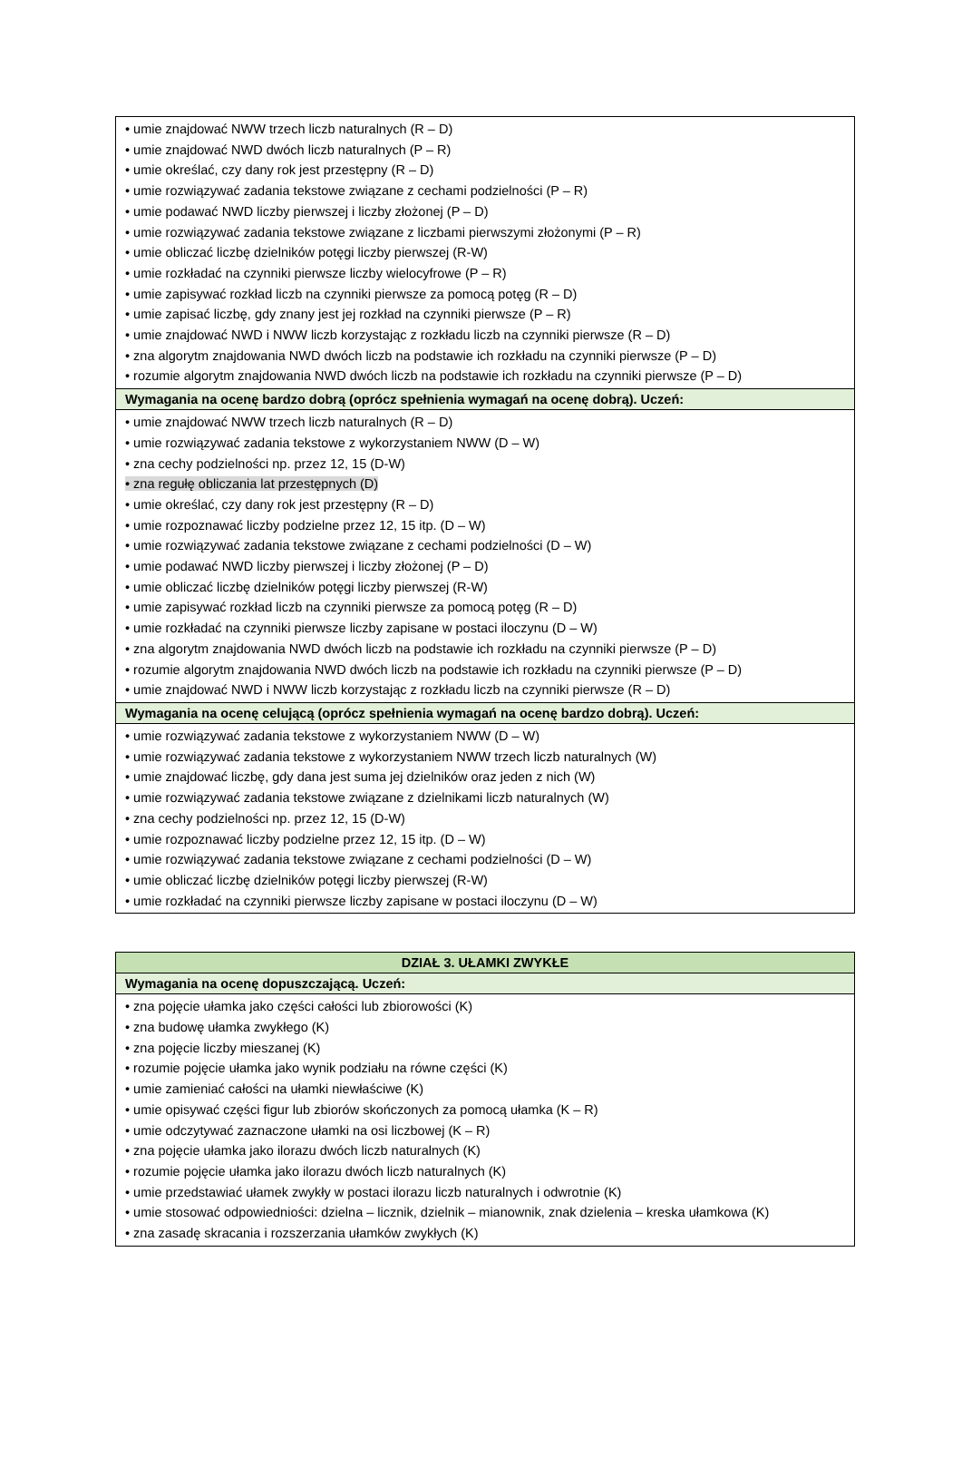| • umie znajdować NWW trzech liczb naturalnych (R – D) • umie znajdować NWD dwóch liczb naturalnych (P – R) • umie określać, czy dany rok jest przestępny (R – D) • umie rozwiązywać zadania tekstowe związane z cechami podzielności (P – R) • umie podawać NWD liczby pierwszej i liczby złożonej (P – D) • umie rozwiązywać zadania tekstowe związane z liczbami pierwszymi złożonymi (P – R) • umie obliczać liczbę dzielników potęgi liczby pierwszej (R-W) • umie rozkładać na czynniki pierwsze liczby wielocyfrowe (P – R) • umie zapisywać rozkład liczb na czynniki pierwsze za pomocą potęg (R – D) • umie zapisać liczbę, gdy znany jest jej rozkład na czynniki pierwsze (P – R) • umie znajdować NWD i NWW liczb korzystając z rozkładu liczb na czynniki pierwsze (R – D) • zna algorytm znajdowania NWD dwóch liczb na podstawie ich rozkładu na czynniki pierwsze (P – D) • rozumie algorytm znajdowania NWD dwóch liczb na podstawie ich rozkładu na czynniki pierwsze (P – D) |
| Wymagania na ocenę bardzo dobrą (oprócz spełnienia wymagań na ocenę dobrą). Uczeń: |
| • umie znajdować NWW trzech liczb naturalnych (R – D) • umie rozwiązywać zadania tekstowe z wykorzystaniem NWW (D – W) • zna cechy podzielności np. przez 12, 15 (D-W) • zna regułę obliczania lat przestępnych (D) • umie określać, czy dany rok jest przestępny (R – D) • umie rozpoznawać liczby podzielne przez 12, 15 itp. (D – W) • umie rozwiązywać zadania tekstowe związane z cechami podzielności (D – W) • umie podawać NWD liczby pierwszej i liczby złożonej (P – D) • umie obliczać liczbę dzielników potęgi liczby pierwszej (R-W) • umie zapisywać rozkład liczb na czynniki pierwsze za pomocą potęg (R – D) • umie rozkładać na czynniki pierwsze liczby zapisane w postaci iloczynu (D – W) • zna algorytm znajdowania NWD dwóch liczb na podstawie ich rozkładu na czynniki pierwsze (P – D) • rozumie algorytm znajdowania NWD dwóch liczb na podstawie ich rozkładu na czynniki pierwsze (P – D) • umie znajdować NWD i NWW liczb korzystając z rozkładu liczb na czynniki pierwsze (R – D) |
| Wymagania na ocenę celującą (oprócz spełnienia wymagań na ocenę bardzo dobrą). Uczeń: |
| • umie rozwiązywać zadania tekstowe z wykorzystaniem NWW (D – W) • umie rozwiązywać zadania tekstowe z wykorzystaniem NWW trzech liczb naturalnych (W) • umie znajdować liczbę, gdy dana jest suma jej dzielników oraz jeden z nich (W) • umie rozwiązywać zadania tekstowe związane z dzielnikami liczb naturalnych (W) • zna cechy podzielności np. przez 12, 15 (D-W) • umie rozpoznawać liczby podzielne przez 12, 15 itp. (D – W) • umie rozwiązywać zadania tekstowe związane z cechami podzielności (D – W) • umie obliczać liczbę dzielników potęgi liczby pierwszej (R-W) • umie rozkładać na czynniki pierwsze liczby zapisane w postaci iloczynu (D – W) |
| DZIAŁ 3. UŁAMKI ZWYKŁE |
| --- |
| Wymagania na ocenę dopuszczającą. Uczeń: |
| • zna pojęcie ułamka jako części całości lub zbiorowości (K) • zna budowę ułamka zwykłego (K) • zna pojęcie liczby mieszanej (K) • rozumie pojęcie ułamka jako wynik podziału na równe części (K) • umie zamieniać całości na ułamki niewłaściwe (K) • umie opisywać części figur lub zbiorów skończonych za pomocą ułamka (K – R) • umie odczytywać zaznaczone ułamki na osi liczbowej (K – R) • zna pojęcie ułamka jako ilorazu dwóch liczb naturalnych (K) • rozumie pojęcie ułamka jako ilorazu dwóch liczb naturalnych (K) • umie przedstawiać ułamek zwykły w postaci ilorazu liczb naturalnych i odwrotnie (K) • umie stosować odpowiedniości: dzielna – licznik, dzielnik – mianownik, znak dzielenia – kreska ułamkowa (K) • zna zasadę skracania i rozszerzania ułamków zwykłych (K) |